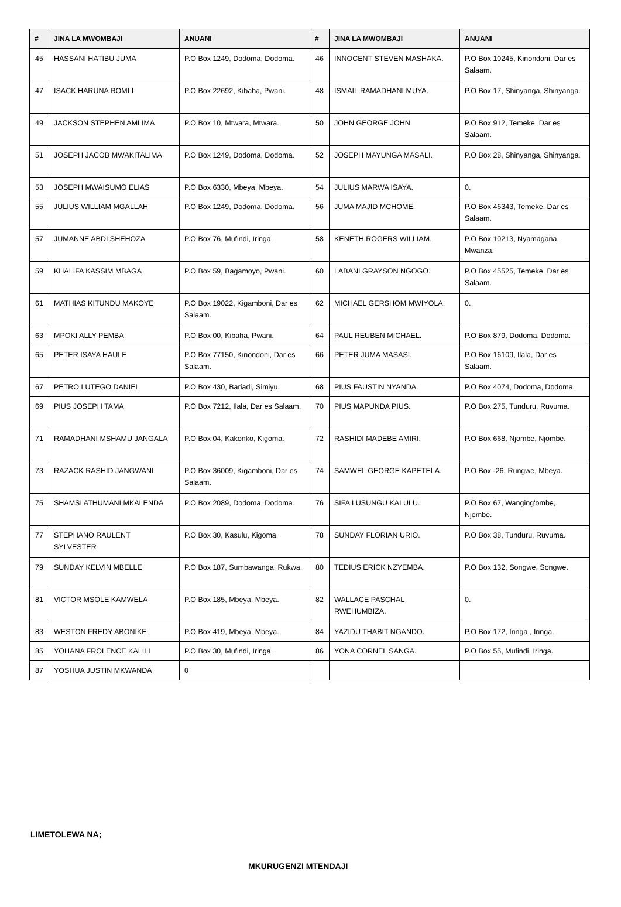| # | JINA LA MWOMBAJI | ANUANI | # | JINA LA MWOMBAJI | ANUANI |
| --- | --- | --- | --- | --- | --- |
| 45 | HASSANI HATIBU JUMA | P.O Box 1249, Dodoma, Dodoma. | 46 | INNOCENT STEVEN MASHAKA. | P.O Box 10245, Kinondoni, Dar es Salaam. |
| 47 | ISACK HARUNA ROMLI | P.O Box 22692, Kibaha, Pwani. | 48 | ISMAIL RAMADHANI MUYA. | P.O Box 17, Shinyanga, Shinyanga. |
| 49 | JACKSON STEPHEN AMLIMA | P.O Box 10, Mtwara, Mtwara. | 50 | JOHN GEORGE JOHN. | P.O Box 912, Temeke, Dar es Salaam. |
| 51 | JOSEPH JACOB MWAKITALIMA | P.O Box 1249, Dodoma, Dodoma. | 52 | JOSEPH MAYUNGA MASALI. | P.O Box 28, Shinyanga, Shinyanga. |
| 53 | JOSEPH MWAISUMO ELIAS | P.O Box 6330, Mbeya, Mbeya. | 54 | JULIUS MARWA ISAYA. | 0. |
| 55 | JULIUS WILLIAM MGALLAH | P.O Box 1249, Dodoma, Dodoma. | 56 | JUMA MAJID MCHOME. | P.O Box 46343, Temeke, Dar es Salaam. |
| 57 | JUMANNE ABDI SHEHOZA | P.O Box 76, Mufindi, Iringa. | 58 | KENETH ROGERS WILLIAM. | P.O Box 10213, Nyamagana, Mwanza. |
| 59 | KHALIFA KASSIM MBAGA | P.O Box 59, Bagamoyo, Pwani. | 60 | LABANI GRAYSON NGOGO. | P.O Box 45525, Temeke, Dar es Salaam. |
| 61 | MATHIAS KITUNDU MAKOYE | P.O Box 19022, Kigamboni, Dar es Salaam. | 62 | MICHAEL GERSHOM MWIYOLA. | 0. |
| 63 | MPOKI ALLY PEMBA | P.O Box 00, Kibaha, Pwani. | 64 | PAUL REUBEN MICHAEL. | P.O Box 879, Dodoma, Dodoma. |
| 65 | PETER ISAYA HAULE | P.O Box 77150, Kinondoni, Dar es Salaam. | 66 | PETER JUMA MASASI. | P.O Box 16109, Ilala, Dar es Salaam. |
| 67 | PETRO LUTEGO DANIEL | P.O Box 430, Bariadi, Simiyu. | 68 | PIUS FAUSTIN NYANDA. | P.O Box 4074, Dodoma, Dodoma. |
| 69 | PIUS JOSEPH TAMA | P.O Box 7212, Ilala, Dar es Salaam. | 70 | PIUS MAPUNDA PIUS. | P.O Box 275, Tunduru, Ruvuma. |
| 71 | RAMADHANI MSHAMU JANGALA | P.O Box 04, Kakonko, Kigoma. | 72 | RASHIDI MADEBE AMIRI. | P.O Box 668, Njombe, Njombe. |
| 73 | RAZACK RASHID JANGWANI | P.O Box 36009, Kigamboni, Dar es Salaam. | 74 | SAMWEL GEORGE KAPETELA. | P.O Box -26, Rungwe, Mbeya. |
| 75 | SHAMSI ATHUMANI MKALENDA | P.O Box 2089, Dodoma, Dodoma. | 76 | SIFA LUSUNGU KALULU. | P.O Box 67, Wanging'ombe, Njombe. |
| 77 | STEPHANO RAULENT SYLVESTER | P.O Box 30, Kasulu, Kigoma. | 78 | SUNDAY FLORIAN URIO. | P.O Box 38, Tunduru, Ruvuma. |
| 79 | SUNDAY KELVIN MBELLE | P.O Box 187, Sumbawanga, Rukwa. | 80 | TEDIUS ERICK NZYEMBA. | P.O Box 132, Songwe, Songwe. |
| 81 | VICTOR MSOLE KAMWELA | P.O Box 185, Mbeya, Mbeya. | 82 | WALLACE PASCHAL RWEHUMBIZA. | 0. |
| 83 | WESTON FREDY ABONIKE | P.O Box 419, Mbeya, Mbeya. | 84 | YAZIDU THABIT NGANDO. | P.O Box 172, Iringa , Iringa. |
| 85 | YOHANA FROLENCE KALILI | P.O Box 30, Mufindi, Iringa. | 86 | YONA CORNEL SANGA. | P.O Box 55, Mufindi, Iringa. |
| 87 | YOSHUA JUSTIN MKWANDA | 0 | | | |
LIMETOLEWA NA;
MKURUGENZI MTENDAJI